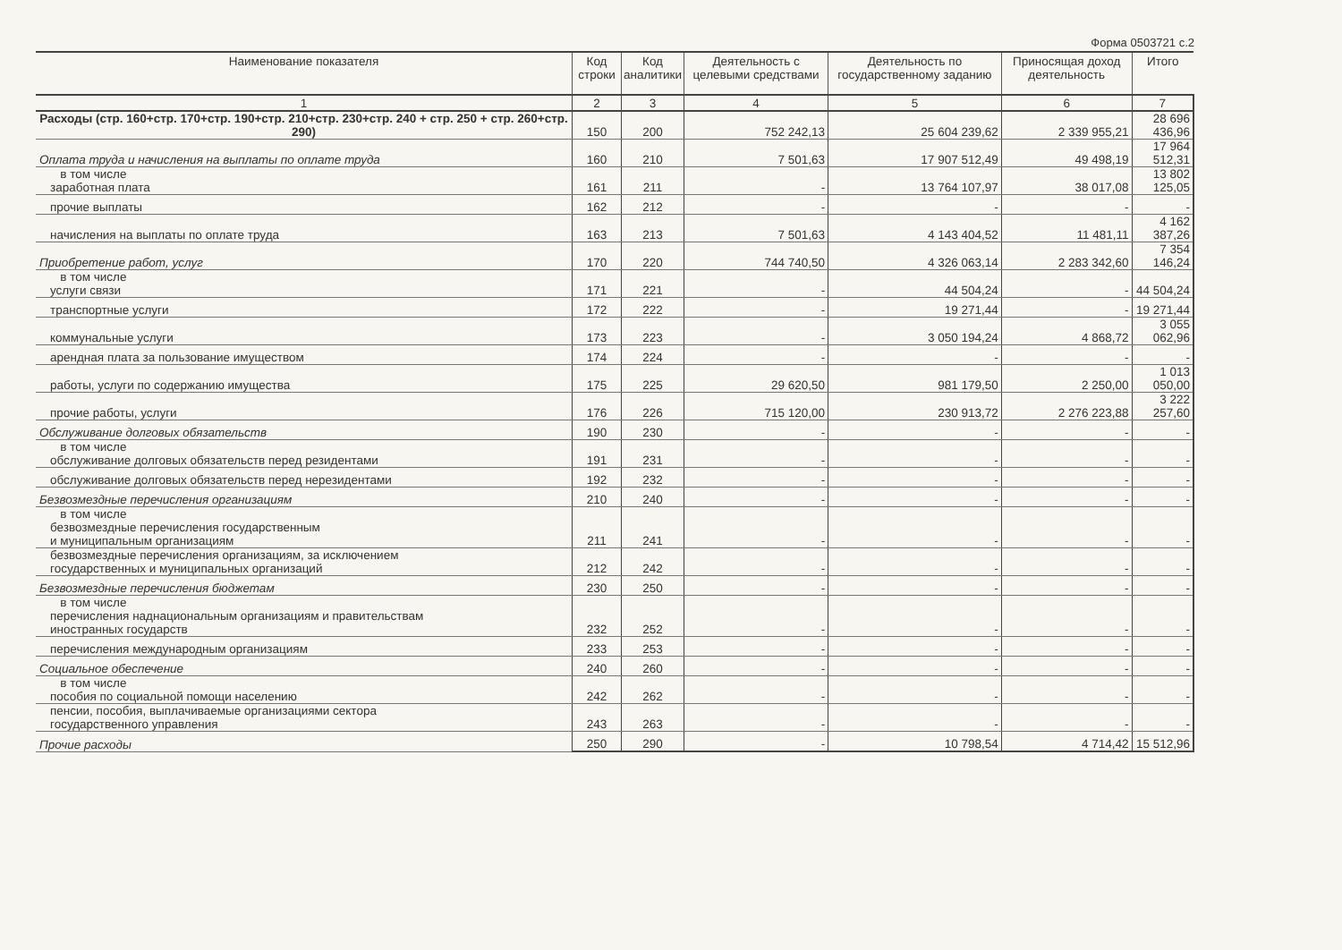Форма 0503721 с.2
| Наименование показателя | Код строки | Код аналитики | Деятельность с целевыми средствами | Деятельность по государственному заданию | Приносящая доход деятельность | Итого |
| --- | --- | --- | --- | --- | --- | --- |
| 1 | 2 | 3 | 4 | 5 | 6 | 7 |
| Расходы (стр. 160+стр. 170+стр. 190+стр. 210+стр. 230+стр. 240 + стр. 250 + стр. 260+стр. 290) | 150 | 200 | 752 242,13 | 25 604 239,62 | 2 339 955,21 | 28 696 436,96 |
| Оплата труда и начисления на выплаты по оплате труда | 160 | 210 | 7 501,63 | 17 907 512,49 | 49 498,19 | 17 964 512,31 |
| в том числе заработная плата | 161 | 211 | - | 13 764 107,97 | 38 017,08 | 13 802 125,05 |
| прочие выплаты | 162 | 212 | - | - | - | - |
| начисления на выплаты по оплате труда | 163 | 213 | 7 501,63 | 4 143 404,52 | 11 481,11 | 4 162 387,26 |
| Приобретение работ, услуг | 170 | 220 | 744 740,50 | 4 326 063,14 | 2 283 342,60 | 7 354 146,24 |
| в том числе услуги связи | 171 | 221 | - | 44 504,24 | - | 44 504,24 |
| транспортные услуги | 172 | 222 | - | 19 271,44 | - | 19 271,44 |
| коммунальные услуги | 173 | 223 | - | 3 050 194,24 | 4 868,72 | 3 055 062,96 |
| арендная плата за пользование имуществом | 174 | 224 | - | - | - | - |
| работы, услуги по содержанию имущества | 175 | 225 | 29 620,50 | 981 179,50 | 2 250,00 | 1 013 050,00 |
| прочие работы, услуги | 176 | 226 | 715 120,00 | 230 913,72 | 2 276 223,88 | 3 222 257,60 |
| Обслуживание долговых обязательств | 190 | 230 | - | - | - | - |
| в том числе обслуживание долговых обязательств перед резидентами | 191 | 231 | - | - | - | - |
| обслуживание долговых обязательств перед нерезидентами | 192 | 232 | - | - | - | - |
| Безвозмездные перечисления организациям | 210 | 240 | - | - | - | - |
| в том числе безвозмездные перечисления государственным и муниципальным организациям | 211 | 241 | - | - | - | - |
| безвозмездные перечисления организациям, за исключением государственных и муниципальных организаций | 212 | 242 | - | - | - | - |
| Безвозмездные перечисления бюджетам | 230 | 250 | - | - | - | - |
| в том числе перечисления наднациональным организациям и правительствам иностранных государств | 232 | 252 | - | - | - | - |
| перечисления международным организациям | 233 | 253 | - | - | - | - |
| Социальное обеспечение | 240 | 260 | - | - | - | - |
| в том числе пособия по социальной помощи населению | 242 | 262 | - | - | - | - |
| пенсии, пособия, выплачиваемые организациями сектора государственного управления | 243 | 263 | - | - | - | - |
| Прочие расходы | 250 | 290 | - | 10 798,54 | 4 714,42 | 15 512,96 |